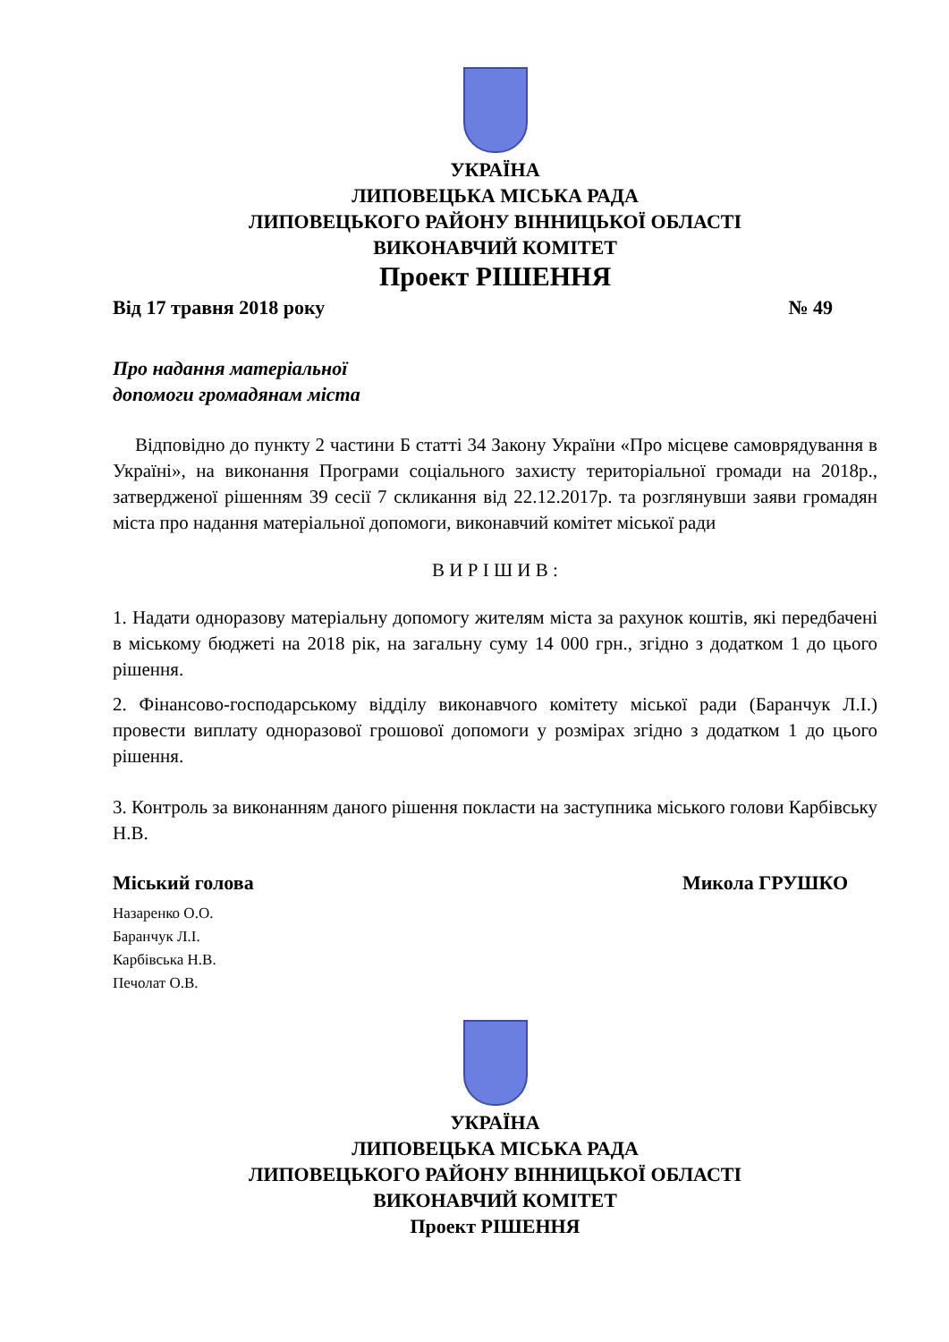УКРАЇНА
ЛИПОВЕЦЬКА МІСЬКА РАДА
ЛИПОВЕЦЬКОГО РАЙОНУ ВІННИЦЬКОЇ ОБЛАСТІ
ВИКОНАВЧИЙ КОМІТЕТ
Проект РІШЕННЯ
Від 17 травня 2018 року № 49
Про надання матеріальної
допомоги громадянам міста
Відповідно до пункту 2 частини Б статті 34 Закону України «Про місцеве самоврядування в Україні», на виконання Програми соціального захисту територіальної громади на 2018р., затвердженої рішенням 39 сесії 7 скликання від 22.12.2017р. та розглянувши заяви громадян міста про надання матеріальної допомоги, виконавчий комітет міської ради
В И Р І Ш И В :
1. Надати одноразову матеріальну допомогу жителям міста за рахунок коштів, які передбачені в міському бюджеті на 2018 рік, на загальну суму 14 000 грн., згідно з додатком 1 до цього рішення.
2. Фінансово-господарському відділу виконавчого комітету міської ради (Баранчук Л.І.) провести виплату одноразової грошової допомоги у розмірах згідно з додатком 1 до цього рішення.
3. Контроль за виконанням даного рішення покласти на заступника міського голови Карбівську Н.В.
Міський голова Микола ГРУШКО
Назаренко О.О.
Баранчук Л.І.
Карбівська Н.В.
Печолат О.В.
УКРАЇНА
ЛИПОВЕЦЬКА МІСЬКА РАДА
ЛИПОВЕЦЬКОГО РАЙОНУ ВІННИЦЬКОЇ ОБЛАСТІ
ВИКОНАВЧИЙ КОМІТЕТ
Проект РІШЕННЯ